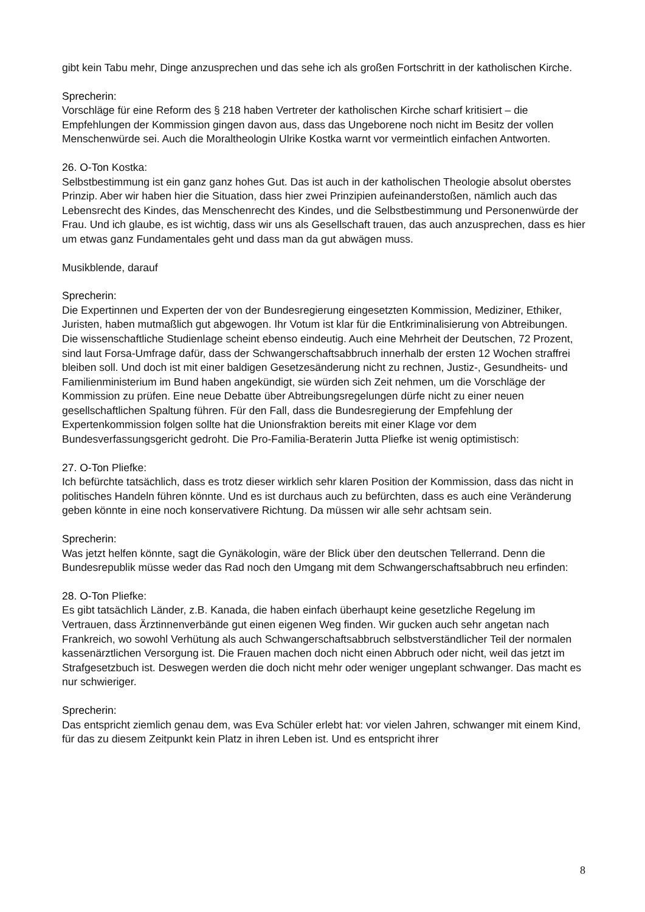gibt kein Tabu mehr, Dinge anzusprechen und das sehe ich als großen Fortschritt in der katholischen Kirche.
Sprecherin:
Vorschläge für eine Reform des § 218 haben Vertreter der katholischen Kirche scharf kritisiert – die Empfehlungen der Kommission gingen davon aus, dass das Ungeborene noch nicht im Besitz der vollen Menschenwürde sei. Auch die Moraltheologin Ulrike Kostka warnt vor vermeintlich einfachen Antworten.
26. O-Ton Kostka:
Selbstbestimmung ist ein ganz ganz hohes Gut. Das ist auch in der katholischen Theologie absolut oberstes Prinzip. Aber wir haben hier die Situation, dass hier zwei Prinzipien aufeinanderstoßen, nämlich auch das Lebensrecht des Kindes, das Menschenrecht des Kindes, und die Selbstbestimmung und Personenwürde der Frau. Und ich glaube, es ist wichtig, dass wir uns als Gesellschaft trauen, das auch anzusprechen, dass es hier um etwas ganz Fundamentales geht und dass man da gut abwägen muss.
Musikblende, darauf
Sprecherin:
Die Expertinnen und Experten der von der Bundesregierung eingesetzten Kommission, Mediziner, Ethiker, Juristen, haben mutmaßlich gut abgewogen. Ihr Votum ist klar für die Entkriminalisierung von Abtreibungen. Die wissenschaftliche Studienlage scheint ebenso eindeutig. Auch eine Mehrheit der Deutschen, 72 Prozent, sind laut Forsa-Umfrage dafür, dass der Schwangerschaftsabbruch innerhalb der ersten 12 Wochen straffrei bleiben soll. Und doch ist mit einer baldigen Gesetzesänderung nicht zu rechnen, Justiz-, Gesundheits- und Familienministerium im Bund haben angekündigt, sie würden sich Zeit nehmen, um die Vorschläge der Kommission zu prüfen. Eine neue Debatte über Abtreibungsregelungen dürfe nicht zu einer neuen gesellschaftlichen Spaltung führen. Für den Fall, dass die Bundesregierung der Empfehlung der Expertenkommission folgen sollte hat die Unionsfraktion bereits mit einer Klage vor dem Bundesverfassungsgericht gedroht. Die Pro-Familia-Beraterin Jutta Pliefke ist wenig optimistisch:
27. O-Ton Pliefke:
Ich befürchte tatsächlich, dass es trotz dieser wirklich sehr klaren Position der Kommission, dass das nicht in politisches Handeln führen könnte. Und es ist durchaus auch zu befürchten, dass es auch eine Veränderung geben könnte in eine noch konservativere Richtung. Da müssen wir alle sehr achtsam sein.
Sprecherin:
Was jetzt helfen könnte, sagt die Gynäkologin, wäre der Blick über den deutschen Tellerrand. Denn die Bundesrepublik müsse weder das Rad noch den Umgang mit dem Schwangerschaftsabbruch neu erfinden:
28. O-Ton Pliefke:
Es gibt tatsächlich Länder, z.B. Kanada, die haben einfach überhaupt keine gesetzliche Regelung im Vertrauen, dass Ärztinnenverbände gut einen eigenen Weg finden. Wir gucken auch sehr angetan nach Frankreich, wo sowohl Verhütung als auch Schwangerschaftsabbruch selbstverständlicher Teil der normalen kassenärztlichen Versorgung ist. Die Frauen machen doch nicht einen Abbruch oder nicht, weil das jetzt im Strafgesetzbuch ist. Deswegen werden die doch nicht mehr oder weniger ungeplant schwanger. Das macht es nur schwieriger.
Sprecherin:
Das entspricht ziemlich genau dem, was Eva Schüler erlebt hat: vor vielen Jahren, schwanger mit einem Kind, für das zu diesem Zeitpunkt kein Platz in ihren Leben ist. Und es entspricht ihrer
8